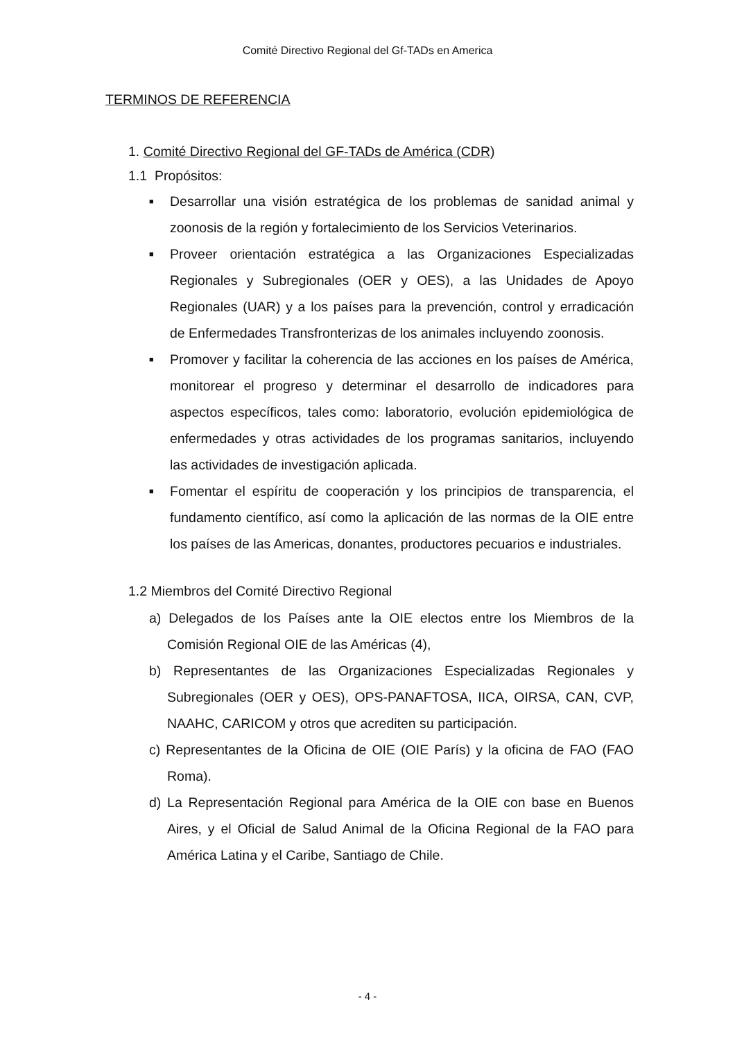Comité Directivo Regional del Gf-TADs en America
TERMINOS DE REFERENCIA
1. Comité Directivo Regional del GF-TADs de América (CDR)
1.1 Propósitos:
■ Desarrollar una visión estratégica de los problemas de sanidad animal y zoonosis de la región y fortalecimiento de los Servicios Veterinarios.
■ Proveer orientación estratégica a las Organizaciones Especializadas Regionales y Subregionales (OER y OES), a las Unidades de Apoyo Regionales (UAR) y a los países para la prevención, control y erradicación de Enfermedades Transfronterizas de los animales incluyendo zoonosis.
■ Promover y facilitar la coherencia de las acciones en los países de América, monitorear el progreso y determinar el desarrollo de indicadores para aspectos específicos, tales como: laboratorio, evolución epidemiológica de enfermedades y otras actividades de los programas sanitarios, incluyendo las actividades de investigación aplicada.
■ Fomentar el espíritu de cooperación y los principios de transparencia, el fundamento científico, así como la aplicación de las normas de la OIE entre los países de las Americas, donantes, productores pecuarios e industriales.
1.2 Miembros del Comité Directivo Regional
a) Delegados de los Países ante la OIE electos entre los Miembros de la Comisión Regional OIE de las Américas (4),
b) Representantes de las Organizaciones Especializadas Regionales y Subregionales (OER y OES), OPS-PANAFTOSA, IICA, OIRSA, CAN, CVP, NAAHC, CARICOM y otros que acrediten su participación.
c) Representantes de la Oficina de OIE (OIE París) y la oficina de FAO (FAO Roma).
d) La Representación Regional para América de la OIE con base en Buenos Aires, y el Oficial de Salud Animal de la Oficina Regional de la FAO para América Latina y el Caribe, Santiago de Chile.
- 4 -